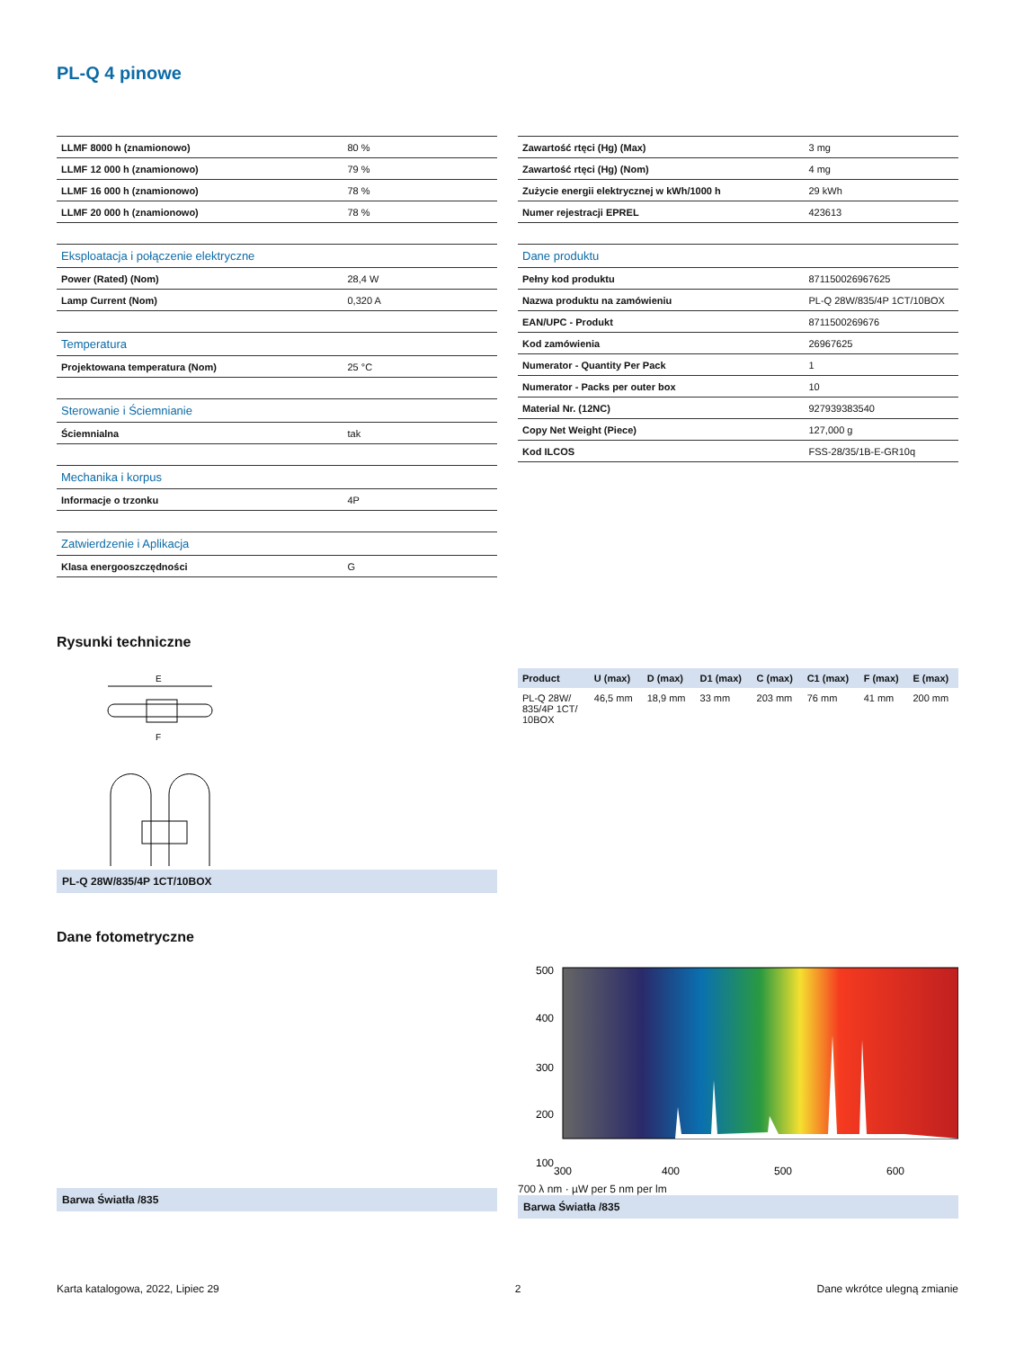PL-Q 4 pinowe
| LLMF 8000 h (znamionowo) | 80 % |
| LLMF 12 000 h (znamionowo) | 79 % |
| LLMF 16 000 h (znamionowo) | 78 % |
| LLMF 20 000 h (znamionowo) | 78 % |
| Eksploatacja i połączenie elektryczne | |
| Power (Rated) (Nom) | 28,4 W |
| Lamp Current (Nom) | 0,320 A |
| Temperatura | |
| Projektowana temperatura (Nom) | 25 °C |
| Sterowanie i Ściemnianie | |
| Ściemnialna | tak |
| Mechanika i korpus | |
| Informacje o trzonku | 4P |
| Zatwierdzenie i Aplikacja | |
| Klasa energooszczędności | G |
| Zawartość rtęci (Hg) (Max) | 3 mg |
| Zawartość rtęci (Hg) (Nom) | 4 mg |
| Zużycie energii elektrycznej w kWh/1000 h | 29 kWh |
| Numer rejestracji EPREL | 423613 |
| Dane produktu | |
| Pełny kod produktu | 871150026967625 |
| Nazwa produktu na zamówieniu | PL-Q 28W/835/4P 1CT/10BOX |
| EAN/UPC - Produkt | 8711500269676 |
| Kod zamówienia | 26967625 |
| Numerator - Quantity Per Pack | 1 |
| Numerator - Packs per outer box | 10 |
| Material Nr. (12NC) | 927939383540 |
| Copy Net Weight (Piece) | 127,000 g |
| Kod ILCOS | FSS-28/35/1B-E-GR10q |
Rysunki techniczne
E
F
PL-Q 28W/835/4P 1CT/10BOX
| Product | U (max) | D (max) | D1 (max) | C (max) | C1 (max) | F (max) | E (max) |
| --- | --- | --- | --- | --- | --- | --- | --- |
| PL-Q 28W/ 835/4P 1CT/ 10BOX | 46,5 mm | 18,9 mm | 33 mm | 203 mm | 76 mm | 41 mm | 200 mm |
Dane fotometryczne
Barwa Światła /835
500
400
300
200
100
300
400
500
600
700 λ nm · µW per 5 nm per lm
Barwa Światła /835
Karta katalogowa, 2022, Lipiec 29 2 Dane wkrótce ulegną zmianie